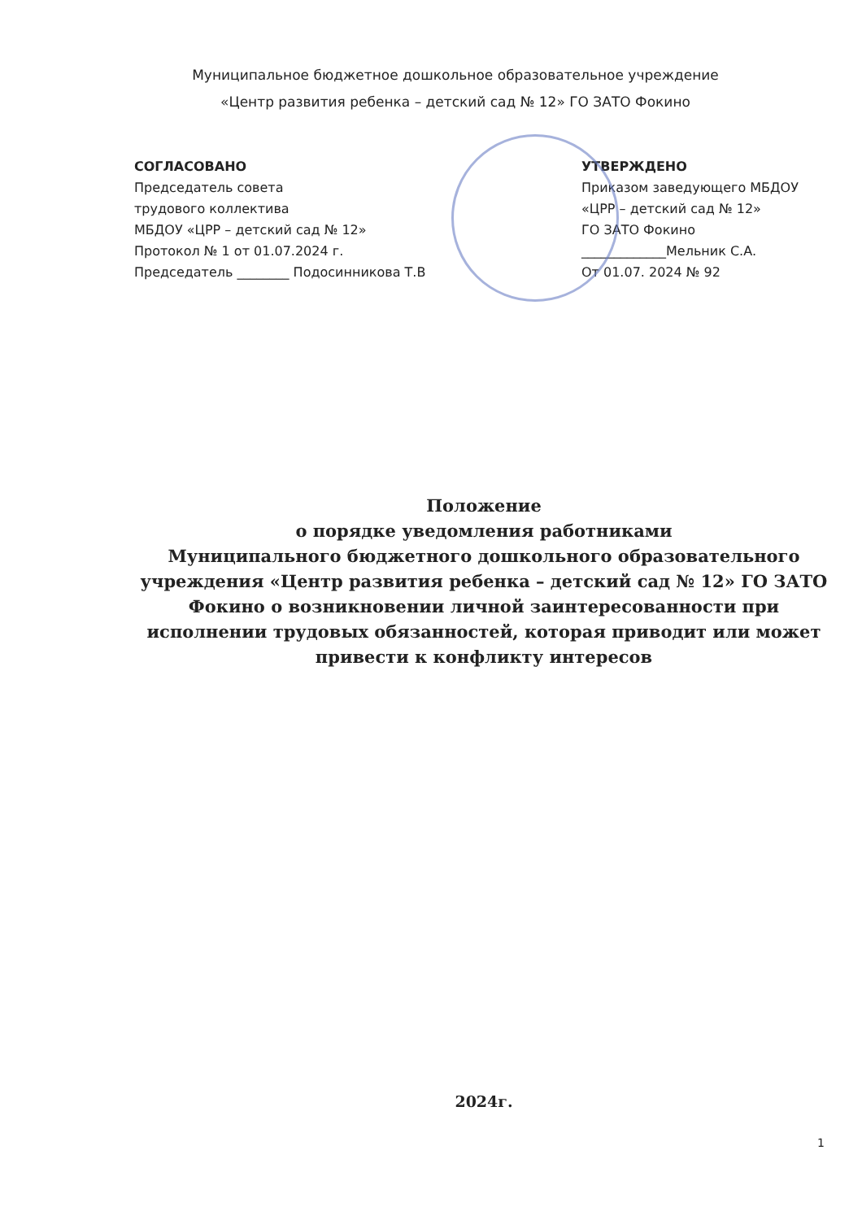Муниципальное бюджетное дошкольное образовательное учреждение
«Центр развития ребенка – детский сад № 12» ГО ЗАТО Фокино
СОГЛАСОВАНО
Председатель совета
трудового коллектива
МБДОУ «ЦРР – детский сад № 12»
Протокол № 1 от 01.07.2024 г.
Председатель ________ Подосинникова Т.В
УТВЕРЖДЕНО
Приказом заведующего МБДОУ
«ЦРР – детский сад № 12»
ГО ЗАТО Фокино
_____________Мельник С.А.
От 01.07. 2024 № 92
Положение
о порядке уведомления работниками
Муниципального бюджетного дошкольного образовательного учреждения «Центр развития ребенка – детский сад № 12» ГО ЗАТО Фокино о возникновении личной заинтересованности при исполнении трудовых обязанностей, которая приводит или может привести к конфликту интересов
2024г.
1